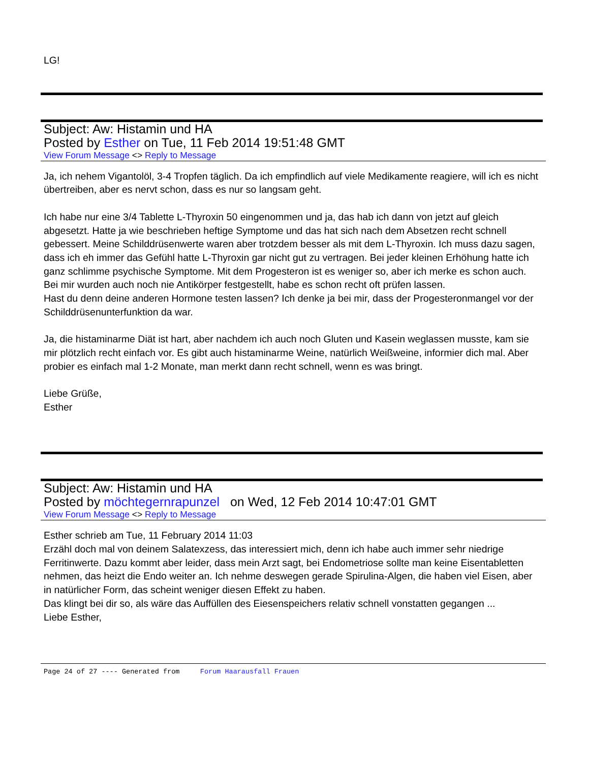LG!
Subject: Aw: Histamin und HA
Posted by Esther on Tue, 11 Feb 2014 19:51:48 GMT
View Forum Message <> Reply to Message
Ja, ich nehem Vigantolöl, 3-4 Tropfen täglich. Da ich empfindlich auf viele Medikamente reagiere, will ich es nicht übertreiben, aber es nervt schon, dass es nur so langsam geht.
Ich habe nur eine 3/4 Tablette L-Thyroxin 50 eingenommen und ja, das hab ich dann von jetzt auf gleich abgesetzt. Hatte ja wie beschrieben heftige Symptome und das hat sich nach dem Absetzen recht schnell gebessert. Meine Schilddrüsenwerte waren aber trotzdem besser als mit dem L-Thyroxin. Ich muss dazu sagen, dass ich eh immer das Gefühl hatte L-Thyroxin gar nicht gut zu vertragen. Bei jeder kleinen Erhöhung hatte ich ganz schlimme psychische Symptome. Mit dem Progesteron ist es weniger so, aber ich merke es schon auch.
Bei mir wurden auch noch nie Antikörper festgestellt, habe es schon recht oft prüfen lassen.
Hast du denn deine anderen Hormone testen lassen? Ich denke ja bei mir, dass der Progesteronmangel vor der Schilddrüsenunterfunktion da war.
Ja, die histaminarme Diät ist hart, aber nachdem ich auch noch Gluten und Kasein weglassen musste, kam sie mir plötzlich recht einfach vor. Es gibt auch histaminarme Weine, natürlich Weißweine, informier dich mal. Aber probier es einfach mal 1-2 Monate, man merkt dann recht schnell, wenn es was bringt.
Liebe Grüße,
Esther
Subject: Aw: Histamin und HA
Posted by möchtegernrapunzel on Wed, 12 Feb 2014 10:47:01 GMT
View Forum Message <> Reply to Message
Esther schrieb am Tue, 11 February 2014 11:03
Erzähl doch mal von deinem Salatexzess, das interessiert mich, denn ich habe auch immer sehr niedrige Ferritinwerte. Dazu kommt aber leider, dass mein Arzt sagt, bei Endometriose sollte man keine Eisentabletten nehmen, das heizt die Endo weiter an. Ich nehme deswegen gerade Spirulina-Algen, die haben viel Eisen, aber in natürlicher Form, das scheint weniger diesen Effekt zu haben.
Das klingt bei dir so, als wäre das Auffüllen des Eiesenspeichers relativ schnell vonstatten gegangen ...
Liebe Esther,
Page 24 of 27 ---- Generated from Forum Haarausfall Frauen